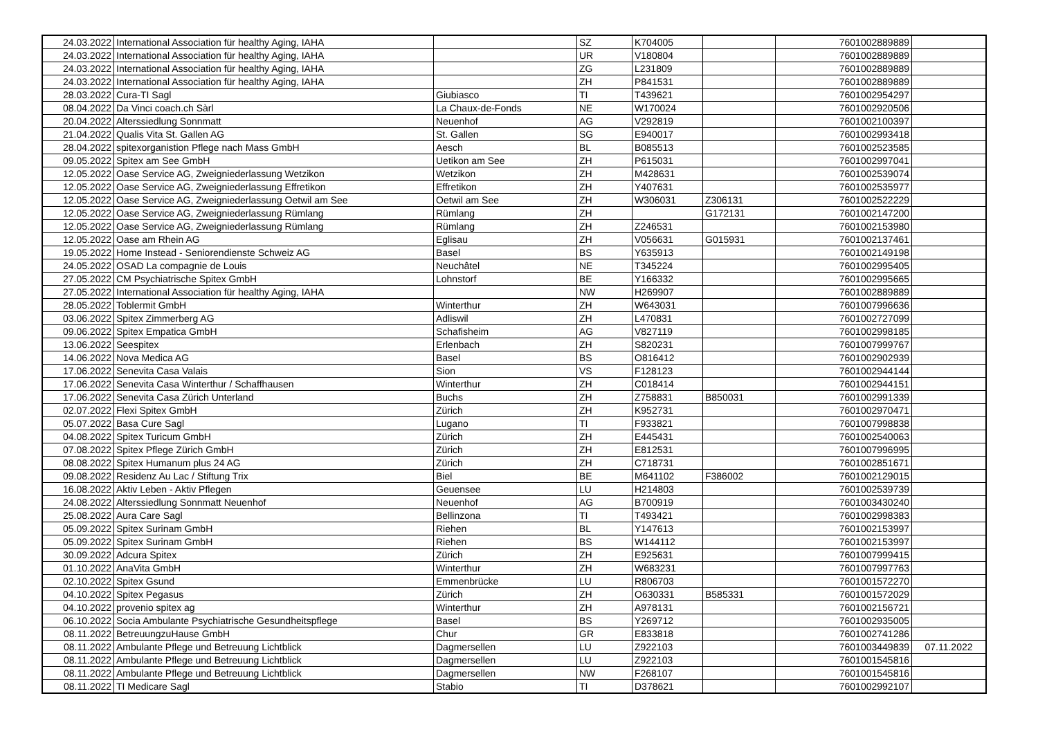| 24.03.2022 | International Association für healthy Aging, IAHA | | SZ | K704005 | | 7601002889889 | |
| 24.03.2022 | International Association für healthy Aging, IAHA | | UR | V180804 | | 7601002889889 | |
| 24.03.2022 | International Association für healthy Aging, IAHA | | ZG | L231809 | | 7601002889889 | |
| 24.03.2022 | International Association für healthy Aging, IAHA | | ZH | P841531 | | 7601002889889 | |
| 28.03.2022 | Cura-TI Sagl | Giubiasco | TI | T439621 | | 7601002954297 | |
| 08.04.2022 | Da Vinci coach.ch Sàrl | La Chaux-de-Fonds | NE | W170024 | | 7601002920506 | |
| 20.04.2022 | Alterssiedlung Sonnmatt | Neuenhof | AG | V292819 | | 7601002100397 | |
| 21.04.2022 | Qualis Vita St. Gallen AG | St. Gallen | SG | E940017 | | 7601002993418 | |
| 28.04.2022 | spitexorganistion Pflege nach Mass GmbH | Aesch | BL | B085513 | | 7601002523585 | |
| 09.05.2022 | Spitex am See GmbH | Uetikon am See | ZH | P615031 | | 7601002997041 | |
| 12.05.2022 | Oase Service AG, Zweigniederlassung Wetzikon | Wetzikon | ZH | M428631 | | 7601002539074 | |
| 12.05.2022 | Oase Service AG, Zweigniederlassung Effretikon | Effretikon | ZH | Y407631 | | 7601002535977 | |
| 12.05.2022 | Oase Service AG, Zweigniederlassung Oetwil am See | Oetwil am See | ZH | W306031 | Z306131 | 7601002522229 | |
| 12.05.2022 | Oase Service AG, Zweigniederlassung Rümlang | Rümlang | ZH | | G172131 | 7601002147200 | |
| 12.05.2022 | Oase Service AG, Zweigniederlassung Rümlang | Rümlang | ZH | Z246531 | | 7601002153980 | |
| 12.05.2022 | Oase am Rhein AG | Eglisau | ZH | V056631 | G015931 | 7601002137461 | |
| 19.05.2022 | Home Instead - Seniorendienste Schweiz AG | Basel | BS | Y635913 | | 7601002149198 | |
| 24.05.2022 | OSAD La compagnie de Louis | Neuchâtel | NE | T345224 | | 7601002995405 | |
| 27.05.2022 | CM Psychiatrische Spitex GmbH | Lohnstorf | BE | Y166332 | | 7601002995665 | |
| 27.05.2022 | International Association für healthy Aging, IAHA | | NW | H269907 | | 7601002889889 | |
| 28.05.2022 | Toblermit GmbH | Winterthur | ZH | W643031 | | 7601007996636 | |
| 03.06.2022 | Spitex Zimmerberg AG | Adliswil | ZH | L470831 | | 7601002727099 | |
| 09.06.2022 | Spitex Empatica GmbH | Schafisheim | AG | V827119 | | 7601002998185 | |
| 13.06.2022 | Seespitex | Erlenbach | ZH | S820231 | | 7601007999767 | |
| 14.06.2022 | Nova Medica AG | Basel | BS | O816412 | | 7601002902939 | |
| 17.06.2022 | Senevita Casa Valais | Sion | VS | F128123 | | 7601002944144 | |
| 17.06.2022 | Senevita Casa Winterthur / Schaffhausen | Winterthur | ZH | C018414 | | 7601002944151 | |
| 17.06.2022 | Senevita Casa Zürich Unterland | Buchs | ZH | Z758831 | B850031 | 7601002991339 | |
| 02.07.2022 | Flexi Spitex GmbH | Zürich | ZH | K952731 | | 7601002970471 | |
| 05.07.2022 | Basa Cure Sagl | Lugano | TI | F933821 | | 7601007998838 | |
| 04.08.2022 | Spitex Turicum GmbH | Zürich | ZH | E445431 | | 7601002540063 | |
| 07.08.2022 | Spitex Pflege Zürich GmbH | Zürich | ZH | E812531 | | 7601007996995 | |
| 08.08.2022 | Spitex Humanum plus 24 AG | Zürich | ZH | C718731 | | 7601002851671 | |
| 09.08.2022 | Residenz Au Lac / Stiftung Trix | Biel | BE | M641102 | F386002 | 7601002129015 | |
| 16.08.2022 | Aktiv Leben - Aktiv Pflegen | Geuensee | LU | H214803 | | 7601002539739 | |
| 24.08.2022 | Alterssiedlung Sonnmatt Neuenhof | Neuenhof | AG | B700919 | | 7601003430240 | |
| 25.08.2022 | Aura Care Sagl | Bellinzona | TI | T493421 | | 7601002998383 | |
| 05.09.2022 | Spitex Surinam GmbH | Riehen | BL | Y147613 | | 7601002153997 | |
| 05.09.2022 | Spitex Surinam GmbH | Riehen | BS | W144112 | | 7601002153997 | |
| 30.09.2022 | Adcura Spitex | Zürich | ZH | E925631 | | 7601007999415 | |
| 01.10.2022 | AnaVita GmbH | Winterthur | ZH | W683231 | | 7601007997763 | |
| 02.10.2022 | Spitex Gsund | Emmenbrücke | LU | R806703 | | 7601001572270 | |
| 04.10.2022 | Spitex Pegasus | Zürich | ZH | O630331 | B585331 | 7601001572029 | |
| 04.10.2022 | provenio spitex ag | Winterthur | ZH | A978131 | | 7601002156721 | |
| 06.10.2022 | Socia Ambulante Psychiatrische Gesundheitspflege | Basel | BS | Y269712 | | 7601002935005 | |
| 08.11.2022 | BetreuungzuHause GmbH | Chur | GR | E833818 | | 7601002741286 | |
| 08.11.2022 | Ambulante Pflege und Betreuung Lichtblick | Dagmersellen | LU | Z922103 | | 7601003449839 | 07.11.2022 |
| 08.11.2022 | Ambulante Pflege und Betreuung Lichtblick | Dagmersellen | LU | Z922103 | | 7601001545816 | |
| 08.11.2022 | Ambulante Pflege und Betreuung Lichtblick | Dagmersellen | NW | F268107 | | 7601001545816 | |
| 08.11.2022 | TI Medicare Sagl | Stabio | TI | D378621 | | 7601002992107 | |